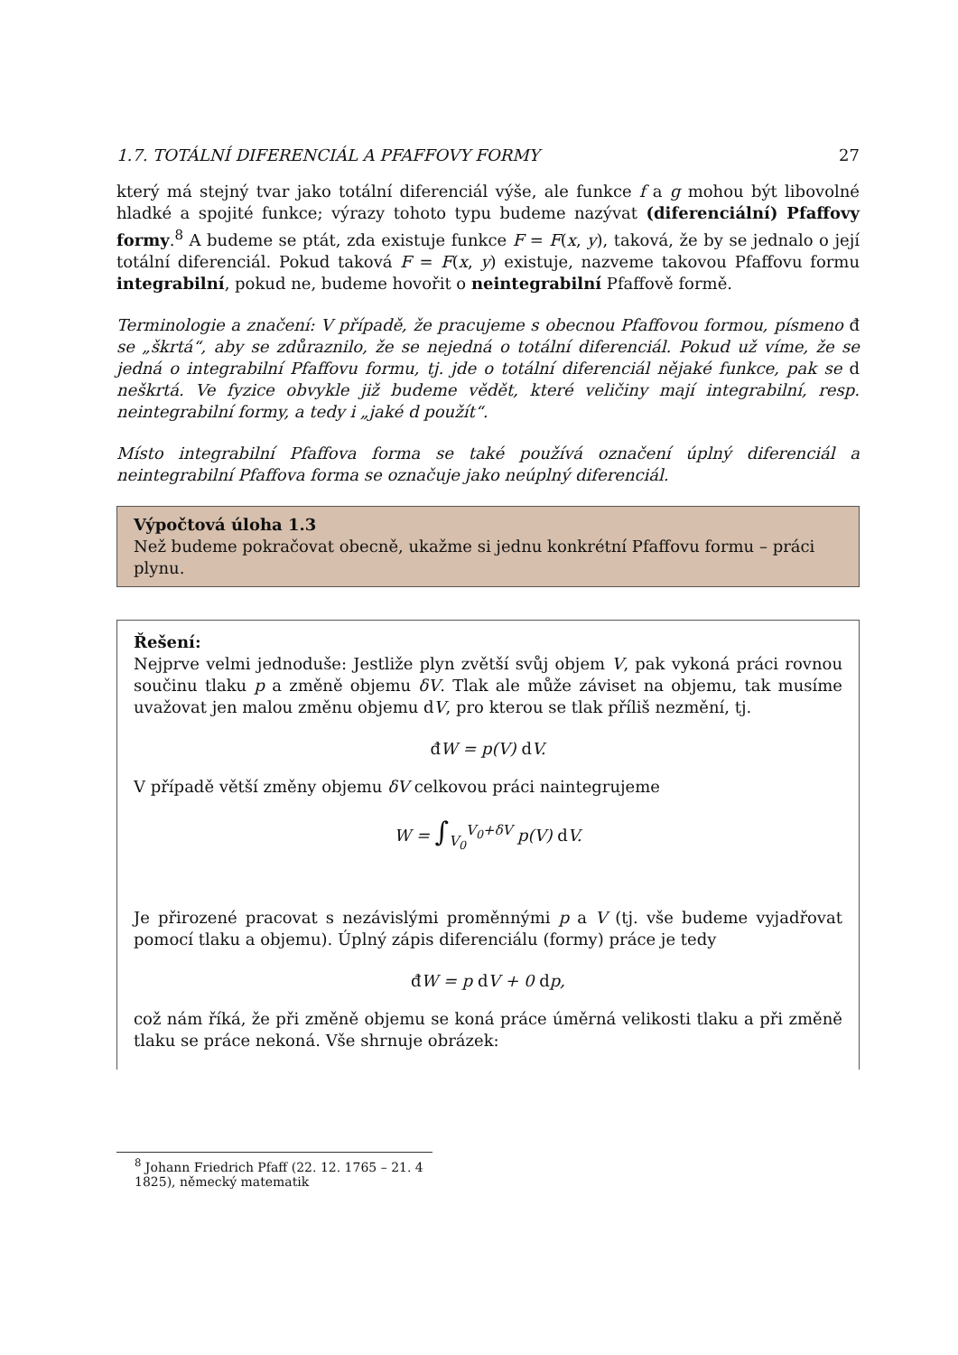1.7. TOTÁLNÍ DIFERENCIÁL A PFAFFOVY FORMY 27
který má stejný tvar jako totální diferenciál výše, ale funkce f a g mohou být libovolné hladké a spojité funkce; výrazy tohoto typu budeme nazývat (diferenciální) Pfaffovy formy.<sup>8</sup> A budeme se ptát, zda existuje funkce F = F(x, y), taková, že by se jednalo o její totální diferenciál. Pokud taková F = F(x, y) existuje, nazveme takovou Pfaffovu formu integrabilní, pokud ne, budeme hovořit o neintegrabilní Pfaffově formě.
Terminologie a značení: V případě, že pracujeme s obecnou Pfaffovou formou, písmeno đ se „škrtá“, aby se zdůraznilo, že se nejedná o totální diferenciál. Pokud už víme, že se jedná o integrabilní Pfaffovu formu, tj. jde o totální diferenciál nějaké funkce, pak se d neškrtá. Ve fyzice obvykle již budeme vědět, které veličiny mají integrabilní, resp. neintegrabilní formy, a tedy i „jaké d použít“.
Místo integrabilní Pfaffova forma se také používá označení úplný diferenciál a neintegrabilní Pfaffova forma se označuje jako neúplný diferenciál.
Výpočtová úloha 1.3
Než budeme pokračovat obecně, ukažme si jednu konkrétní Pfaffovu formu – práci plynu.
Řešení:
Nejprve velmi jednoduše: Jestliže plyn zvětší svůj objem V, pak vykoná práci rovnou součinu tlaku p a změně objemu δV. Tlak ale může záviset na objemu, tak musíme uvažovat jen malou změnu objemu dV, pro kterou se tlak příliš nezmění, tj.
đ W = p(V) d V.
V případě větší změny objemu δV celkovou práci naintegrujeme
W = ∫<sub>V<sub>0</sub></sub><sup>V<sub>0</sub>+δV</sup> p(V) d V.
Je přirozené pracovat s nezávislými proměnnými p a V (tj. vše budeme vyjadřovat pomocí tlaku a objemu). Úplný zápis diferenciálu (formy) práce je tedy
đ W = p d V + 0 dp,
což nám říká, že při změně objemu se koná práce úměrná velikosti tlaku a při změně tlaku se práce nekoná. Vše shrnuje obrázek:
<sup>8</sup> Johann Friedrich Pfaff (22. 12. 1765 – 21. 4 1825), německý matematik